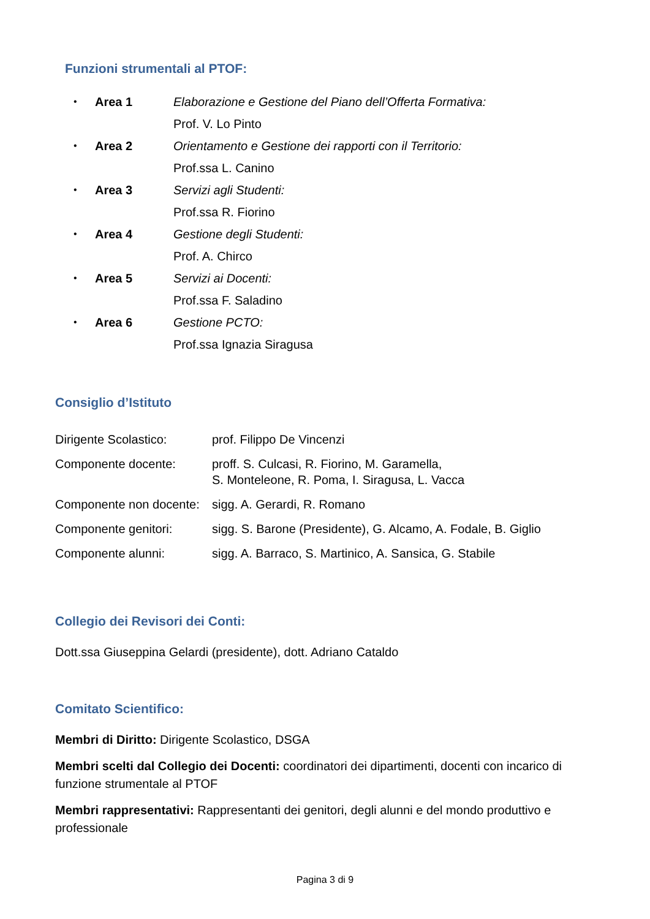Funzioni strumentali al PTOF:
| • | Area 1 | Elaborazione e Gestione del Piano dell’Offerta Formativa: |
| | | Prof. V. Lo Pinto |
| • | Area 2 | Orientamento e Gestione dei rapporti con il Territorio: |
| | | Prof.ssa L. Canino |
| • | Area 3 | Servizi agli Studenti: |
| | | Prof.ssa R. Fiorino |
| • | Area 4 | Gestione degli Studenti: |
| | | Prof. A. Chirco |
| • | Area 5 | Servizi ai Docenti: |
| | | Prof.ssa F. Saladino |
| • | Area 6 | Gestione PCTO: |
| | | Prof.ssa Ignazia Siragusa |
Consiglio d’Istituto
| Dirigente Scolastico: | prof. Filippo De Vincenzi |
| Componente docente: | proff. S. Culcasi, R. Fiorino, M. Garamella, S. Monteleone, R. Poma, I. Siragusa, L. Vacca |
| Componente non docente: | sigg. A. Gerardi, R. Romano |
| Componente genitori: | sigg. S. Barone (Presidente), G. Alcamo, A. Fodale, B. Giglio |
| Componente alunni: | sigg. A. Barraco, S. Martinico, A. Sansica, G. Stabile |
Collegio dei Revisori dei Conti:
Dott.ssa Giuseppina Gelardi (presidente), dott. Adriano Cataldo
Comitato Scientifico:
Membri di Diritto: Dirigente Scolastico, DSGA
Membri scelti dal Collegio dei Docenti: coordinatori dei dipartimenti, docenti con incarico di funzione strumentale al PTOF
Membri rappresentativi: Rappresentanti dei genitori, degli alunni e del mondo produttivo e professionale
Pagina 3 di 9